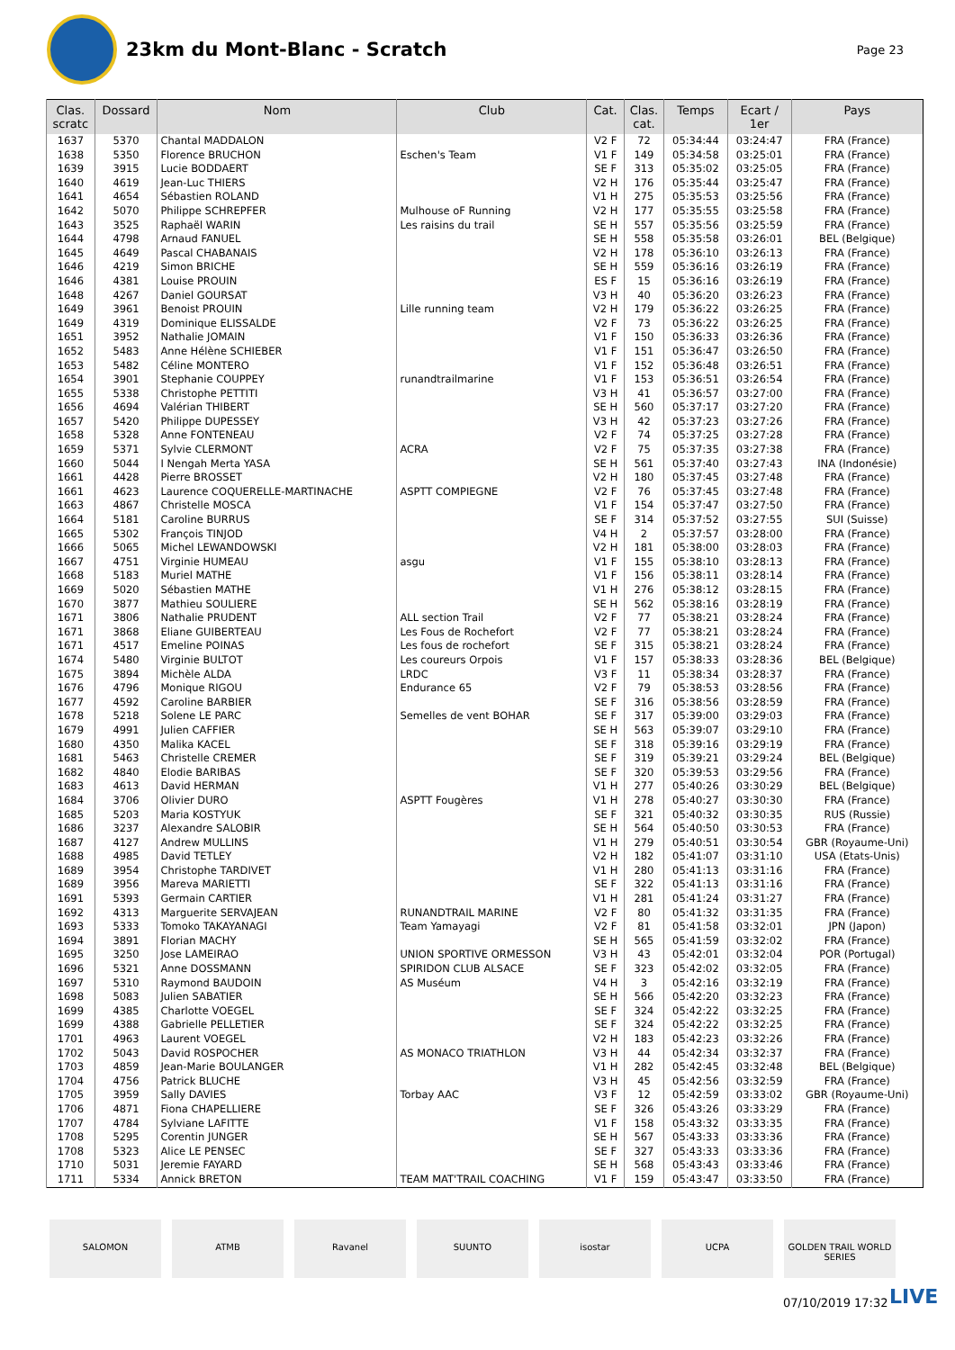23km du Mont-Blanc - Scratch
Page 23
| Clas. scratc | Dossard | Nom | Club | Cat. | Clas. cat. | Temps | Ecart / 1er | Pays |
| --- | --- | --- | --- | --- | --- | --- | --- | --- |
| 1637 | 5370 | Chantal MADDALON | | V2 F | 72 | 05:34:44 | 03:24:47 | FRA (France) |
| 1638 | 5350 | Florence BRUCHON | Eschen's Team | V1 F | 149 | 05:34:58 | 03:25:01 | FRA (France) |
| 1639 | 3915 | Lucie BODDAERT | | SE F | 313 | 05:35:02 | 03:25:05 | FRA (France) |
| 1640 | 4619 | Jean-Luc THIERS | | V2 H | 176 | 05:35:44 | 03:25:47 | FRA (France) |
| 1641 | 4654 | Sébastien ROLAND | | V1 H | 275 | 05:35:53 | 03:25:56 | FRA (France) |
| 1642 | 5070 | Philippe SCHREPFER | Mulhouse oF Running | V2 H | 177 | 05:35:55 | 03:25:58 | FRA (France) |
| 1643 | 3525 | Raphaël WARIN | Les raisins du trail | SE H | 557 | 05:35:56 | 03:25:59 | FRA (France) |
| 1644 | 4798 | Arnaud FANUEL | | SE H | 558 | 05:35:58 | 03:26:01 | BEL (Belgique) |
| 1645 | 4649 | Pascal CHABANAIS | | V2 H | 178 | 05:36:10 | 03:26:13 | FRA (France) |
| 1646 | 4219 | Simon BRICHE | | SE H | 559 | 05:36:16 | 03:26:19 | FRA (France) |
| 1646 | 4381 | Louise PROUIN | | ES F | 15 | 05:36:16 | 03:26:19 | FRA (France) |
| 1648 | 4267 | Daniel GOURSAT | | V3 H | 40 | 05:36:20 | 03:26:23 | FRA (France) |
| 1649 | 3961 | Benoist PROUIN | Lille running team | V2 H | 179 | 05:36:22 | 03:26:25 | FRA (France) |
| 1649 | 4319 | Dominique ELISSALDE | | V2 F | 73 | 05:36:22 | 03:26:25 | FRA (France) |
| 1651 | 3952 | Nathalie JOMAIN | | V1 F | 150 | 05:36:33 | 03:26:36 | FRA (France) |
| 1652 | 5483 | Anne Hélène SCHIEBER | | V1 F | 151 | 05:36:47 | 03:26:50 | FRA (France) |
| 1653 | 5482 | Céline MONTERO | | V1 F | 152 | 05:36:48 | 03:26:51 | FRA (France) |
| 1654 | 3901 | Stephanie COUPPEY | runandtrailmarine | V1 F | 153 | 05:36:51 | 03:26:54 | FRA (France) |
| 1655 | 5338 | Christophe PETTITI | | V3 H | 41 | 05:36:57 | 03:27:00 | FRA (France) |
| 1656 | 4694 | Valérian THIBERT | | SE H | 560 | 05:37:17 | 03:27:20 | FRA (France) |
| 1657 | 5420 | Philippe DUPESSEY | | V3 H | 42 | 05:37:23 | 03:27:26 | FRA (France) |
| 1658 | 5328 | Anne FONTENEAU | | V2 F | 74 | 05:37:25 | 03:27:28 | FRA (France) |
| 1659 | 5371 | Sylvie CLERMONT | ACRA | V2 F | 75 | 05:37:35 | 03:27:38 | FRA (France) |
| 1660 | 5044 | I Nengah Merta YASA | | SE H | 561 | 05:37:40 | 03:27:43 | INA (Indonésie) |
| 1661 | 4428 | Pierre BROSSET | | V2 H | 180 | 05:37:45 | 03:27:48 | FRA (France) |
| 1661 | 4623 | Laurence COQUERELLE-MARTINACHE | ASPTT COMPIEGNE | V2 F | 76 | 05:37:45 | 03:27:48 | FRA (France) |
| 1663 | 4867 | Christelle MOSCA | | V1 F | 154 | 05:37:47 | 03:27:50 | FRA (France) |
| 1664 | 5181 | Caroline BURRUS | | SE F | 314 | 05:37:52 | 03:27:55 | SUI (Suisse) |
| 1665 | 5302 | François TINJOD | | V4 H | 2 | 05:37:57 | 03:28:00 | FRA (France) |
| 1666 | 5065 | Michel LEWANDOWSKI | | V2 H | 181 | 05:38:00 | 03:28:03 | FRA (France) |
| 1667 | 4751 | Virginie HUMEAU | asgu | V1 F | 155 | 05:38:10 | 03:28:13 | FRA (France) |
| 1668 | 5183 | Muriel MATHE | | V1 F | 156 | 05:38:11 | 03:28:14 | FRA (France) |
| 1669 | 5020 | Sébastien MATHE | | V1 H | 276 | 05:38:12 | 03:28:15 | FRA (France) |
| 1670 | 3877 | Mathieu SOULIERE | | SE H | 562 | 05:38:16 | 03:28:19 | FRA (France) |
| 1671 | 3806 | Nathalie PRUDENT | ALL section Trail | V2 F | 77 | 05:38:21 | 03:28:24 | FRA (France) |
| 1671 | 3868 | Eliane GUIBERTEAU | Les Fous de Rochefort | V2 F | 77 | 05:38:21 | 03:28:24 | FRA (France) |
| 1671 | 4517 | Emeline POINAS | Les fous de rochefort | SE F | 315 | 05:38:21 | 03:28:24 | FRA (France) |
| 1674 | 5480 | Virginie BULTOT | Les coureurs Orpois | V1 F | 157 | 05:38:33 | 03:28:36 | BEL (Belgique) |
| 1675 | 3894 | Michèle ALDA | LRDC | V3 F | 11 | 05:38:34 | 03:28:37 | FRA (France) |
| 1676 | 4796 | Monique RIGOU | Endurance 65 | V2 F | 79 | 05:38:53 | 03:28:56 | FRA (France) |
| 1677 | 4592 | Caroline BARBIER | | SE F | 316 | 05:38:56 | 03:28:59 | FRA (France) |
| 1678 | 5218 | Solene LE PARC | Semelles de vent BOHAR | SE F | 317 | 05:39:00 | 03:29:03 | FRA (France) |
| 1679 | 4991 | Julien CAFFIER | | SE H | 563 | 05:39:07 | 03:29:10 | FRA (France) |
| 1680 | 4350 | Malika KACEL | | SE F | 318 | 05:39:16 | 03:29:19 | FRA (France) |
| 1681 | 5463 | Christelle CREMER | | SE F | 319 | 05:39:21 | 03:29:24 | BEL (Belgique) |
| 1682 | 4840 | Elodie BARIBAS | | SE F | 320 | 05:39:53 | 03:29:56 | FRA (France) |
| 1683 | 4613 | David HERMAN | | V1 H | 277 | 05:40:26 | 03:30:29 | BEL (Belgique) |
| 1684 | 3706 | Olivier DURO | ASPTT Fougères | V1 H | 278 | 05:40:27 | 03:30:30 | FRA (France) |
| 1685 | 5203 | Maria KOSTYUK | | SE F | 321 | 05:40:32 | 03:30:35 | RUS (Russie) |
| 1686 | 3237 | Alexandre SALOBIR | | SE H | 564 | 05:40:50 | 03:30:53 | FRA (France) |
| 1687 | 4127 | Andrew MULLINS | | V1 H | 279 | 05:40:51 | 03:30:54 | GBR (Royaume-Uni) |
| 1688 | 4985 | David TETLEY | | V2 H | 182 | 05:41:07 | 03:31:10 | USA (Etats-Unis) |
| 1689 | 3954 | Christophe TARDIVET | | V1 H | 280 | 05:41:13 | 03:31:16 | FRA (France) |
| 1689 | 3956 | Mareva MARIETTI | | SE F | 322 | 05:41:13 | 03:31:16 | FRA (France) |
| 1691 | 5393 | Germain CARTIER | | V1 H | 281 | 05:41:24 | 03:31:27 | FRA (France) |
| 1692 | 4313 | Marguerite SERVAJEAN | RUNANDTRAIL MARINE | V2 F | 80 | 05:41:32 | 03:31:35 | FRA (France) |
| 1693 | 5333 | Tomoko TAKAYANAGI | Team Yamayagi | V2 F | 81 | 05:41:58 | 03:32:01 | JPN (Japon) |
| 1694 | 3891 | Florian MACHY | | SE H | 565 | 05:41:59 | 03:32:02 | FRA (France) |
| 1695 | 3250 | Jose LAMEIRAO | UNION SPORTIVE ORMESSON | V3 H | 43 | 05:42:01 | 03:32:04 | POR (Portugal) |
| 1696 | 5321 | Anne DOSSMANN | SPIRIDON CLUB ALSACE | SE F | 323 | 05:42:02 | 03:32:05 | FRA (France) |
| 1697 | 5310 | Raymond BAUDOIN | AS Muséum | V4 H | 3 | 05:42:16 | 03:32:19 | FRA (France) |
| 1698 | 5083 | Julien SABATIER | | SE H | 566 | 05:42:20 | 03:32:23 | FRA (France) |
| 1699 | 4385 | Charlotte VOEGEL | | SE F | 324 | 05:42:22 | 03:32:25 | FRA (France) |
| 1699 | 4388 | Gabrielle PELLETIER | | SE F | 324 | 05:42:22 | 03:32:25 | FRA (France) |
| 1701 | 4963 | Laurent VOEGEL | | V2 H | 183 | 05:42:23 | 03:32:26 | FRA (France) |
| 1702 | 5043 | David ROSPOCHER | AS MONACO TRIATHLON | V3 H | 44 | 05:42:34 | 03:32:37 | FRA (France) |
| 1703 | 4859 | Jean-Marie BOULANGER | | V1 H | 282 | 05:42:45 | 03:32:48 | BEL (Belgique) |
| 1704 | 4756 | Patrick BLUCHE | | V3 H | 45 | 05:42:56 | 03:32:59 | FRA (France) |
| 1705 | 3959 | Sally DAVIES | Torbay AAC | V3 F | 12 | 05:42:59 | 03:33:02 | GBR (Royaume-Uni) |
| 1706 | 4871 | Fiona CHAPELLIERE | | SE F | 326 | 05:43:26 | 03:33:29 | FRA (France) |
| 1707 | 4784 | Sylviane LAFITTE | | V1 F | 158 | 05:43:32 | 03:33:35 | FRA (France) |
| 1708 | 5295 | Corentin JUNGER | | SE H | 567 | 05:43:33 | 03:33:36 | FRA (France) |
| 1708 | 5323 | Alice LE PENSEC | | SE F | 327 | 05:43:33 | 03:33:36 | FRA (France) |
| 1710 | 5031 | Jeremie FAYARD | | SE H | 568 | 05:43:43 | 03:33:46 | FRA (France) |
| 1711 | 5334 | Annick BRETON | TEAM MAT'TRAIL COACHING | V1 F | 159 | 05:43:47 | 03:33:50 | FRA (France) |
SALOMON ATMB Ravanel SUUNTO isostar UCPA GOLDEN TRAIL WORLD SERIES
07/10/2019 17:32 LIVE